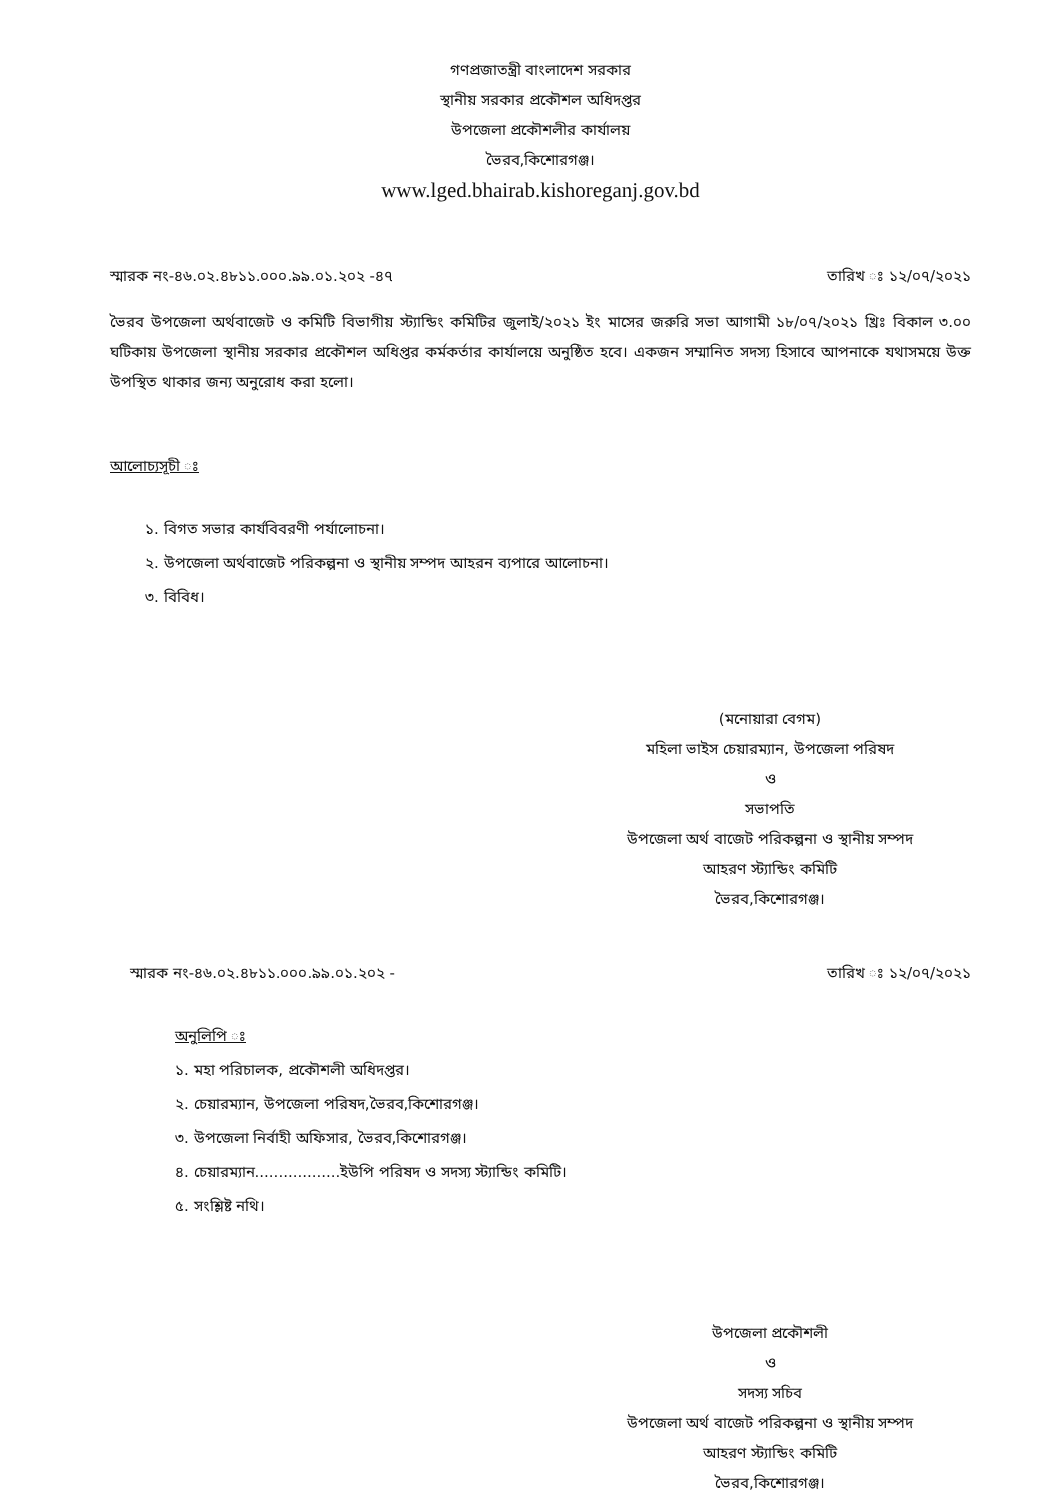গণপ্রজাতন্ত্রী বাংলাদেশ সরকার
স্থানীয় সরকার প্রকৌশল অধিদপ্তর
উপজেলা প্রকৌশলীর কার্যালয়
ভৈরব,কিশোরগঞ্জ।
www.lged.bhairab.kishoreganj.gov.bd
স্মারক নং-৪৬.০২.৪৮১১.০০০.৯৯.০১.২০২ -৪৭ তারিখ ঃ ১২/০৭/২০২১
ভৈরব উপজেলা অর্থবাজেট ও কমিটি বিভাগীয় স্ট্যান্ডিং কমিটির জুলাই/২০২১ ইং মাসের জরুরি সভা আগামী ১৮/০৭/২০২১ খ্রিঃ বিকাল ৩.০০ ঘটিকায় উপজেলা স্থানীয় সরকার প্রকৌশল অধিপ্তর কর্মকর্তার কার্যালয়ে অনুষ্ঠিত হবে। একজন সম্মানিত সদস্য হিসাবে আপনাকে যথাসময়ে উক্ত উপস্থিত থাকার জন্য অনুরোধ করা হলো।
আলোচ্যসূচী ঃ
১. বিগত সভার কার্যবিবরণী পর্যালোচনা।
২. উপজেলা অর্থবাজেট পরিকল্পনা ও স্থানীয় সম্পদ আহরন ব্যপারে আলোচনা।
৩. বিবিধ।
(মনোয়ারা বেগম)
মহিলা ভাইস চেয়ারম্যান, উপজেলা পরিষদ
ও
সভাপতি
উপজেলা অর্থ বাজেট পরিকল্পনা ও স্থানীয় সম্পদ
আহরণ স্ট্যান্ডিং কমিটি
ভৈরব,কিশোরগঞ্জ।
স্মারক নং-৪৬.০২.৪৮১১.০০০.৯৯.০১.২০২ - তারিখ ঃ ১২/০৭/২০২১
অনুলিপি ঃ
১. মহা পরিচালক, প্রকৌশলী অধিদপ্তর।
২. চেয়ারম্যান, উপজেলা পরিষদ,ভৈরব,কিশোরগঞ্জ।
৩. উপজেলা নির্বাহী অফিসার, ভৈরব,কিশোরগঞ্জ।
৪. চেয়ারম্যান..................ইউপি পরিষদ ও সদস্য স্ট্যান্ডিং কমিটি।
৫. সংশ্লিষ্ট নথি।
উপজেলা প্রকৌশলী
ও
সদস্য সচিব
উপজেলা অর্থ বাজেট পরিকল্পনা ও স্থানীয় সম্পদ
আহরণ স্ট্যান্ডিং কমিটি
ভৈরব,কিশোরগঞ্জ।